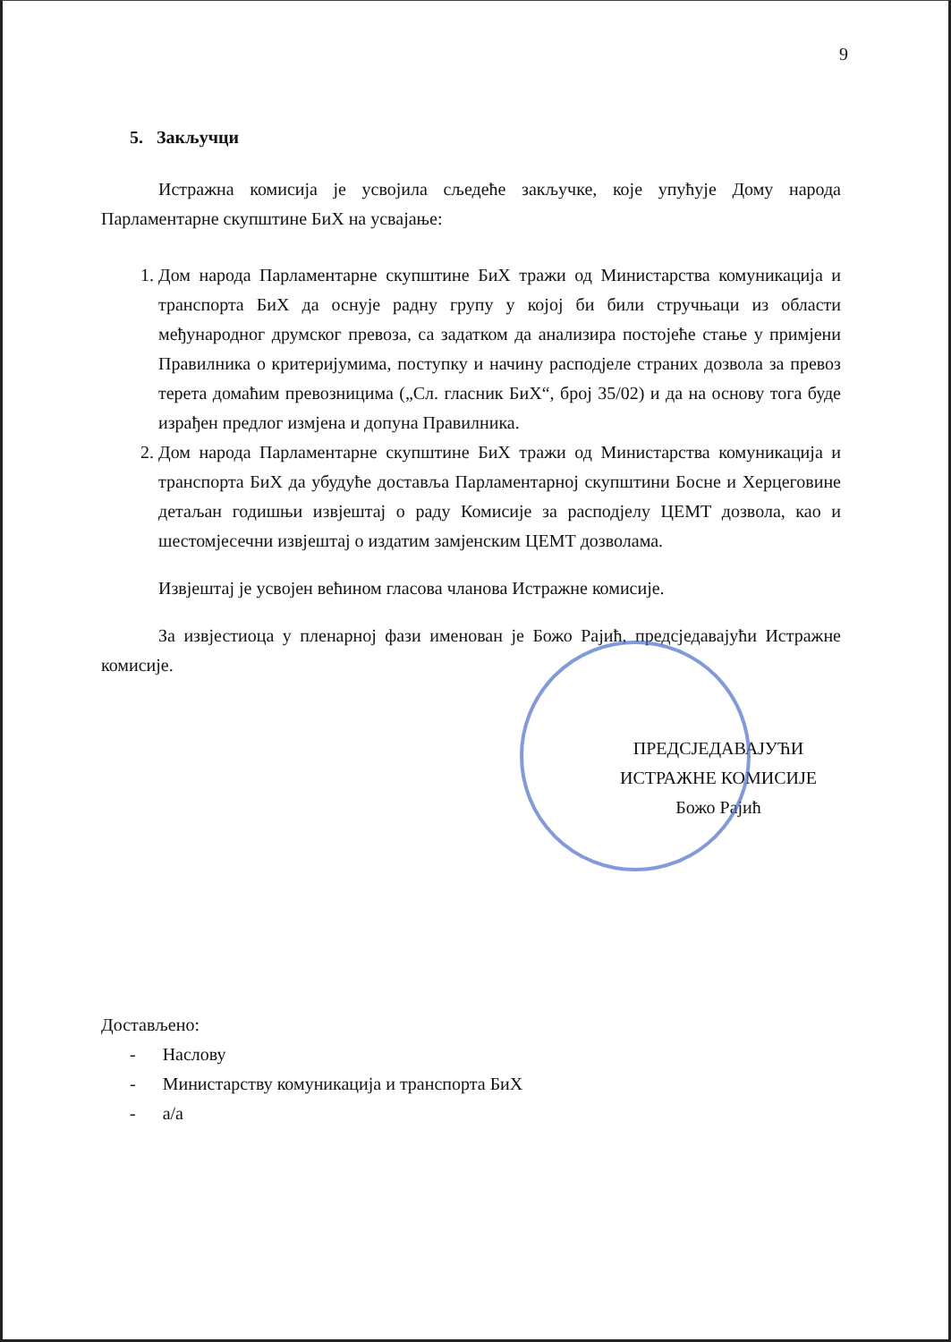9
5. Закључци
Истражна комисија је усвојила сљедеће закључке, које упућује Дому народа Парламентарне скупштине БиХ на усвајање:
1. Дом народа Парламентарне скупштине БиХ тражи од Министарства комуникација и транспорта БиХ да оснује радну групу у којој би били стручњаци из области међународног друмског превоза, са задатком да анализира постојеће стање у примјени Правилника о критеријумима, поступку и начину расподјеле страних дозвола за превоз терета домаћим превозницима („Сл. гласник БиХ“, број 35/02) и да на основу тога буде израђен предлог измјена и допуна Правилника.
2. Дом народа Парламентарне скупштине БиХ тражи од Министарства комуникација и транспорта БиХ да убудуће доставља Парламентарној скупштини Босне и Херцеговине детаљан годишњи извјештај о раду Комисије за расподјелу ЦЕМТ дозвола, као и шестомјесечни извјештај о издатим замјенским ЦЕМТ дозволама.
Извјештај је усвојен већином гласова чланова Истражне комисије.
За извјестиоца у пленарној фази именован је Божо Рајић, предсједавајући Истражне комисије.
ПРЕДСЈЕДАВАЈУЋИ
ИСТРАЖНЕ КОМИСИЈЕ
Божо Рајић
Достављено:
- Наслову
- Министарству комуникација и транспорта БиХ
- а/а